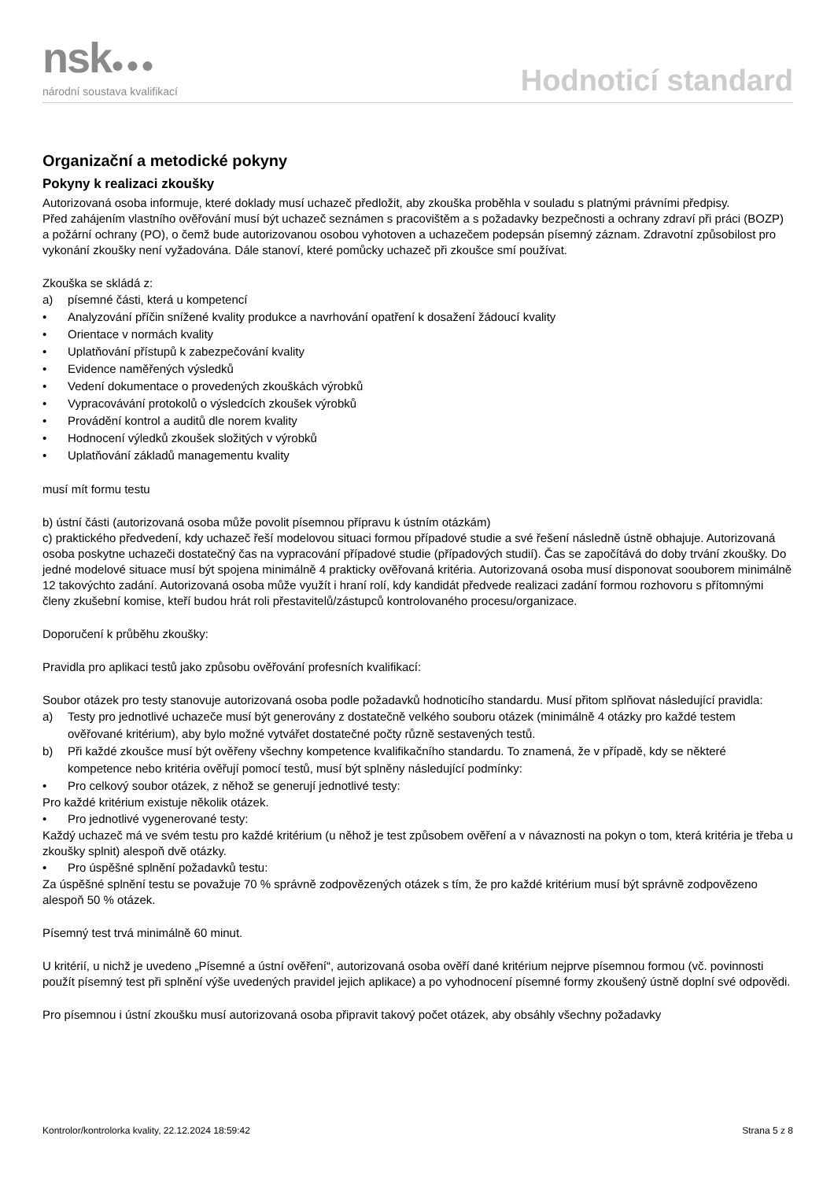nsk●●●
národní soustava kvalifikací
Hodnoticí standard
Organizační a metodické pokyny
Pokyny k realizaci zkoušky
Autorizovaná osoba informuje, které doklady musí uchazeč předložit, aby zkouška proběhla v souladu s platnými právními předpisy.
Před zahájením vlastního ověřování musí být uchazeč seznámen s pracovištěm a s požadavky bezpečnosti a ochrany zdraví při práci (BOZP) a požární ochrany (PO), o čemž bude autorizovanou osobou vyhotoven a uchazečem podepsán písemný záznam. Zdravotní způsobilost pro vykonání zkoušky není vyžadována. Dále stanoví, které pomůcky uchazeč při zkoušce smí používat.
Zkouška se skládá z:
a) písemné části, která u kompetencí
• Analyzování příčin snížené kvality produkce a navrhování opatření k dosažení žádoucí kvality
• Orientace v normách kvality
• Uplatňování přístupů k zabezpečování kvality
• Evidence naměřených výsledků
• Vedení dokumentace o provedených zkouškách výrobků
• Vypracovávání protokolů o výsledcích zkoušek výrobků
• Provádění kontrol a auditů dle norem kvality
• Hodnocení výledků zkoušek složitých v výrobků
• Uplatňování základů managementu kvality
musí mít formu testu
b) ústní části (autorizovaná osoba může povolit písemnou přípravu k ústním otázkám)
c) praktického předvedení, kdy uchazeč řeší modelovou situaci formou případové studie a své řešení následně ústně obhajuje. Autorizovaná osoba poskytne uchazeči dostatečný čas na vypracování případové studie (případových studií). Čas se započítává do doby trvání zkoušky. Do jedné modelové situace musí být spojena minimálně 4 prakticky ověřovaná kritéria. Autorizovaná osoba musí disponovat soouborem minimálně 12 takovýchto zadání. Autorizovaná osoba může využít i hraní rolí, kdy kandidát předvede realizaci zadání formou rozhovoru s přítomnými členy zkušební komise, kteří budou hrát roli přestavitelů/zástupců kontrolovaného procesu/organizace.
Doporučení k průběhu zkoušky:
Pravidla pro aplikaci testů jako způsobu ověřování profesních kvalifikací:
Soubor otázek pro testy stanovuje autorizovaná osoba podle požadavků hodnoticího standardu. Musí přitom splňovat následující pravidla:
a) Testy pro jednotlivé uchazeče musí být generovány z dostatečně velkého souboru otázek (minimálně 4 otázky pro každé testem ověřované kritérium), aby bylo možné vytvářet dostatečné počty různě sestavených testů.
b) Při každé zkoušce musí být ověřeny všechny kompetence kvalifikačního standardu. To znamená, že v případě, kdy se některé kompetence nebo kritéria ověřují pomocí testů, musí být splněny následující podmínky:
• Pro celkový soubor otázek, z něhož se generují jednotlivé testy:
Pro každé kritérium existuje několik otázek.
• Pro jednotlivé vygenerované testy:
Každý uchazeč má ve svém testu pro každé kritérium (u něhož je test způsobem ověření a v návaznosti na pokyn o tom, která kritéria je třeba u zkoušky splnit) alespoň dvě otázky.
• Pro úspěšné splnění požadavků testu:
Za úspěšné splnění testu se považuje 70 % správně zodpovězených otázek s tím, že pro každé kritérium musí být správně zodpovězeno alespoň 50 % otázek.
Písemný test trvá minimálně 60 minut.
U kritérií, u nichž je uvedeno „Písemné a ústní ověření“, autorizovaná osoba ověří dané kritérium nejprve písemnou formou (vč. povinnosti použít písemný test při splnění výše uvedených pravidel jejich aplikace) a po vyhodnocení písemné formy zkoušený ústně doplní své odpovědi.
Pro písemnou i ústní zkoušku musí autorizovaná osoba připravit takový počet otázek, aby obsáhly všechny požadavky
Kontrolor/kontrolorka kvality, 22.12.2024 18:59:42 Strana 5 z 8